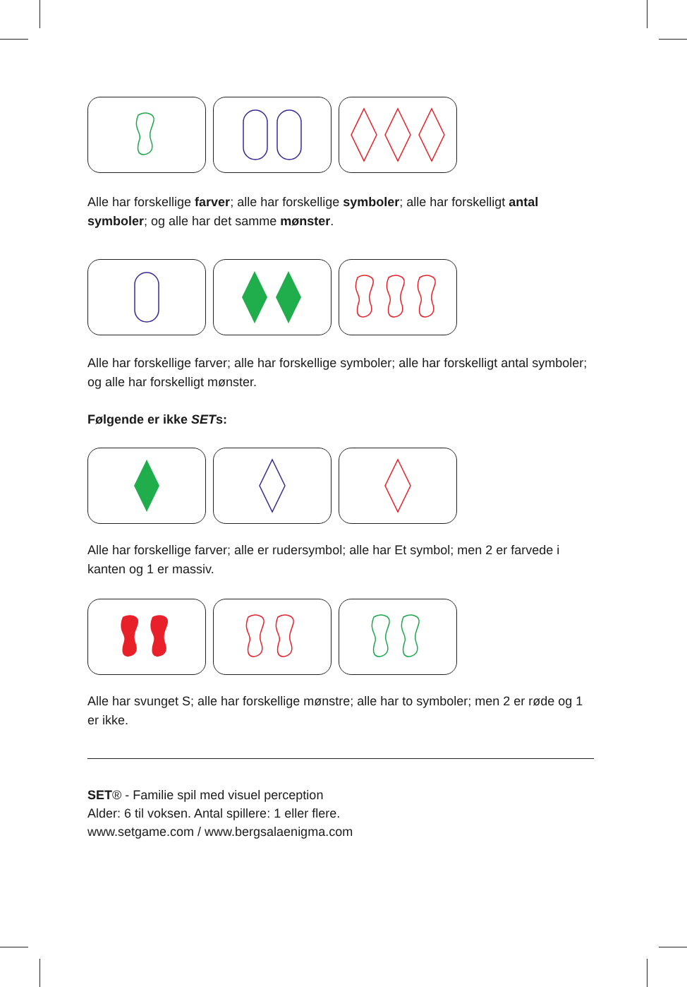Alle har forskellige farver; alle har forskellige symboler; alle har forskelligt antal symboler; og alle har det samme mønster.
Alle har forskellige farver; alle har forskellige symboler; alle har forskelligt antal symboler; og alle har forskelligt mønster.
Følgende er ikke SETs:
Alle har forskellige farver; alle er rudersymbol; alle har Et symbol; men 2 er farvede i kanten og 1 er massiv.
Alle har svunget S; alle har forskellige mønstre; alle har to symboler; men 2 er røde og 1 er ikke.
SET® - Familie spil med visuel perception
Alder: 6 til voksen. Antal spillere: 1 eller flere.
www.setgame.com / www.bergsalaenigma.com